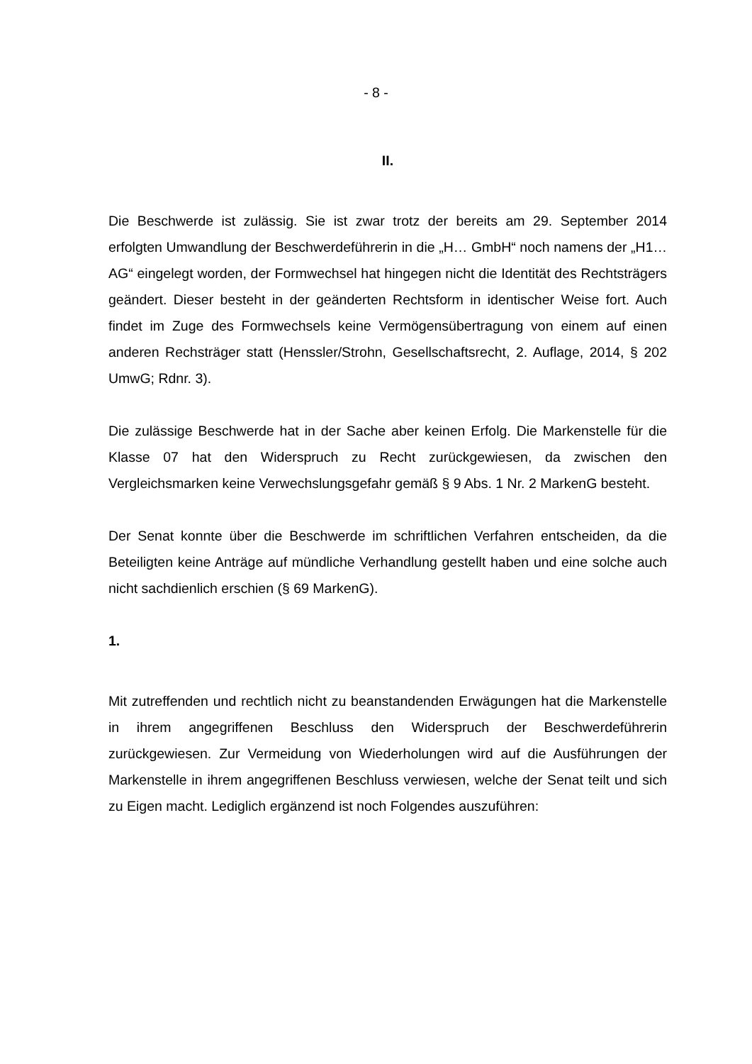- 8 -
II.
Die Beschwerde ist zulässig. Sie ist zwar trotz der bereits am 29. September 2014 erfolgten Umwandlung der Beschwerdeführerin in die „H… GmbH“ noch namens der „H1… AG“ eingelegt worden, der Formwechsel hat hingegen nicht die Identität des Rechtsträgers geändert. Dieser besteht in der geänderten Rechtsform in identischer Weise fort. Auch findet im Zuge des Form­wechsels keine Vermögensübertragung von einem auf einen anderen Rechsträger statt (Henssler/Strohn, Gesellschaftsrecht, 2. Auflage, 2014, § 202 UmwG; Rdnr. 3).
Die zulässige Beschwerde hat in der Sache aber keinen Erfolg. Die Markenstelle für die Klasse 07 hat den Widerspruch zu Recht zurückgewiesen, da zwischen den Vergleichsmarken keine Verwechslungsgefahr gemäß § 9 Abs. 1 Nr. 2 Mar­kenG besteht.
Der Senat konnte über die Beschwerde im schriftlichen Verfahren entscheiden, da die Beteiligten keine Anträge auf mündliche Verhandlung gestellt haben und eine solche auch nicht sachdienlich erschien (§ 69 MarkenG).
1.
Mit zutreffenden und rechtlich nicht zu beanstandenden Erwägungen hat die Mar­kenstelle in ihrem angegriffenen Beschluss den Widerspruch der Beschwerdefüh­rerin zurückgewiesen. Zur Vermeidung von Wiederholungen wird auf die Ausfüh­rungen der Markenstelle in ihrem angegriffenen Beschluss verwiesen, welche der Senat teilt und sich zu Eigen macht. Lediglich ergänzend ist noch Folgendes aus­zuführen: